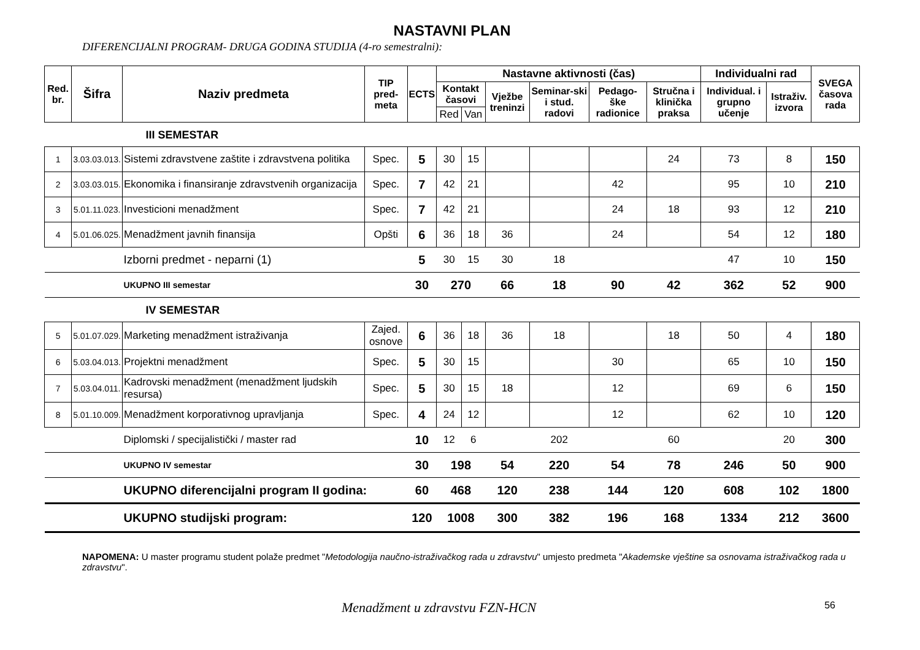NASTAVNI PLAN
DIFERENCIJALNI PROGRAM- DRUGA GODINA STUDIJA (4-ro semestralni):
| Red. br. | Šifra | Naziv predmeta | TIP pred-meta | ECTS | Nastavne aktivnosti (čas) | | | | | | Individualni rad | | SVEGA časova rada |
| --- | --- | --- | --- | --- | --- | --- | --- | --- | --- | --- | --- | --- | --- |
| | | | | | Kontakt časovi | | Vježbe treninzi | Seminar-ski i stud. radovi | Pedago-ške radionice | Stručna i klinička praksa | Individual. i grupno učenje | Istraživ. izvora | |
| | | | | | Red | Van | | | | | | | |
| III SEMESTAR | | | | | | | | | | | | | |
| 1 | 3.03.03.013. | Sistemi zdravstvene zaštite i zdravstvena politika | Spec. | 5 | 30 | 15 | | | | 24 | 73 | 8 | 150 |
| 2 | 3.03.03.015. | Ekonomika i finansiranje zdravstvenih organizacija | Spec. | 7 | 42 | 21 | | | 42 | | 95 | 10 | 210 |
| 3 | 5.01.11.023. | Investicioni menadžment | Spec. | 7 | 42 | 21 | | | 24 | 18 | 93 | 12 | 210 |
| 4 | 5.01.06.025. | Menadžment javnih finansija | Opšti | 6 | 36 | 18 | 36 | | 24 | | 54 | 12 | 180 |
| | | Izborni predmet - neparni (1) | | 5 | 30 | 15 | 30 | 18 | | | 47 | 10 | 150 |
| | | UKUPNO III semestar | | 30 | 270 | | 66 | 18 | 90 | 42 | 362 | 52 | 900 |
| IV SEMESTAR | | | | | | | | | | | | | |
| 5 | 5.01.07.029. | Marketing menadžment istraživanja | Zajed. osnove | 6 | 36 | 18 | 36 | 18 | | 18 | 50 | 4 | 180 |
| 6 | 5.03.04.013. | Projektni menadžment | Spec. | 5 | 30 | 15 | | | 30 | | 65 | 10 | 150 |
| 7 | 5.03.04.011. | Kadrovski menadžment (menadžment ljudskih resursa) | Spec. | 5 | 30 | 15 | 18 | | 12 | | 69 | 6 | 150 |
| 8 | 5.01.10.009. | Menadžment korporativnog upravljanja | Spec. | 4 | 24 | 12 | | | 12 | | 62 | 10 | 120 |
| | | Diplomski / specijalistički / master rad | | 10 | 12 | 6 | | 202 | | 60 | | 20 | 300 |
| | | UKUPNO IV semestar | | 30 | 198 | | 54 | 220 | 54 | 78 | 246 | 50 | 900 |
| | | UKUPNO diferencijalni program II godina: | | 60 | 468 | | 120 | 238 | 144 | 120 | 608 | 102 | 1800 |
| | | UKUPNO studijski program: | | 120 | 1008 | | 300 | 382 | 196 | 168 | 1334 | 212 | 3600 |
NAPOMENA: U master programu student polaže predmet "Metodologija naučno-istraživačkog rada u zdravstvu" umjesto predmeta "Akademske vještine sa osnovama istraživačkog rada u zdravstvu".
Menadžment u zdravstvu FZN-HCN 56